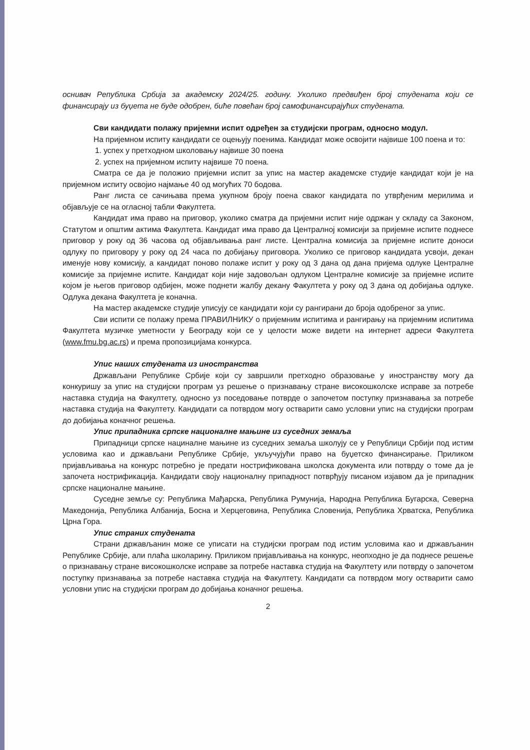оснивач Република Србија за академску 2024/25. годину. Уколико предвиђен број студената који се финансирају из буџета не буде одобрен, биће повећан број самофинансирајућих студената.
Сви кандидати полажу пријемни испит одређен за студијски програм, односно модул.
На пријемном испиту кандидати се оцењују поенима. Кандидат може освојити највише 100 поена и то:
1. успех у претходном школовању највише 30 поена
2. успех на пријемном испиту највише 70 поена.
Сматра се да је положио пријемни испит за упис на мастер академске студије кандидат који је на пријемном испиту освојио најмање 40 од могућих 70 бодова.
Ранг листа се сачињава према укупном броју поена сваког кандидата по утврђеним мерилима и објављује се на огласној табли Факултета.
Кандидат има право на приговор, уколико сматра да пријемни испит није одржан у складу са Законом, Статутом и општим актима Факултета. Кандидат има право да Централној комисији за пријемне испите поднесе приговор у року од 36 часова од објављивања ранг листе. Централна комисија за пријемне испите доноси одлуку по приговору у року од 24 часа по добијању приговора. Уколико се приговор кандидата усвоји, декан именује нову комисију, а кандидат поново полаже испит у року од 3 дана од дана пријема одлуке Централне комисије за пријемне испите. Кандидат који није задовољан одлуком Централне комисије за пријемне испите којом је његов приговор одбијен, може поднети жалбу декану Факултета у року од 3 дана од добијања одлуке. Одлука декана Факултета је коначна.
На мастер академске студије уписују се кандидати који су рангирани до броја одобреног за упис.
Сви испити се полажу према ПРАВИЛНИКУ о пријемним испитима и рангирању на пријемним испитима Факултета музичке уметности у Београду који се у целости може видети на интернет адреси Факултета (www.fmu.bg.ac.rs) и према пропозицијама конкурса.
Упис наших студената из иностранства
Држављани Републике Србије који су завршили претходно образовање у иностранству могу да конкуришу за упис на студијски програм уз решење о признавању стране високошколске исправе за потребе наставка студија на Факултету, односно уз поседовање потврде о започетом поступку признавања за потребе наставка студија на Факултету. Кандидати са потврдом могу остварити само условни упис на студијски програм до добијања коначног решења.
Упис припадника српске националне мањине из суседних земаља
Припадници српске нациналне мањине из суседних земаља школују се у Републици Србији под истим условима као и држављани Републике Србије, укључујући право на буџетско финансирање. Приликом пријављивања на конкурс потребно је предати нострификована школска документа или потврду о томе да је започета нострификација. Кандидати своју националну припадност потврђују писаном изјавом да је припадник српске националне мањине.
Суседне земље су: Република Мађарска, Република Румунија, Народна Република Бугарска, Северна Македонија, Република Албанија, Босна и Херцеговина, Република Словенија, Република Хрватска, Република Црна Гора.
Упис страних студената
Страни држављанин може се уписати на студијски програм под истим условима као и држављанин Републике Србије, али плаћа школарину. Приликом пријављивања на конкурс, неопходно је да поднесе решење о признавању стране високошколске исправе за потребе наставка студија на Факултету или потврду о започетом поступку признавања за потребе наставка студија на Факултету. Кандидати са потврдом могу остварити само условни упис на студијски програм до добијања коначног решења.
2